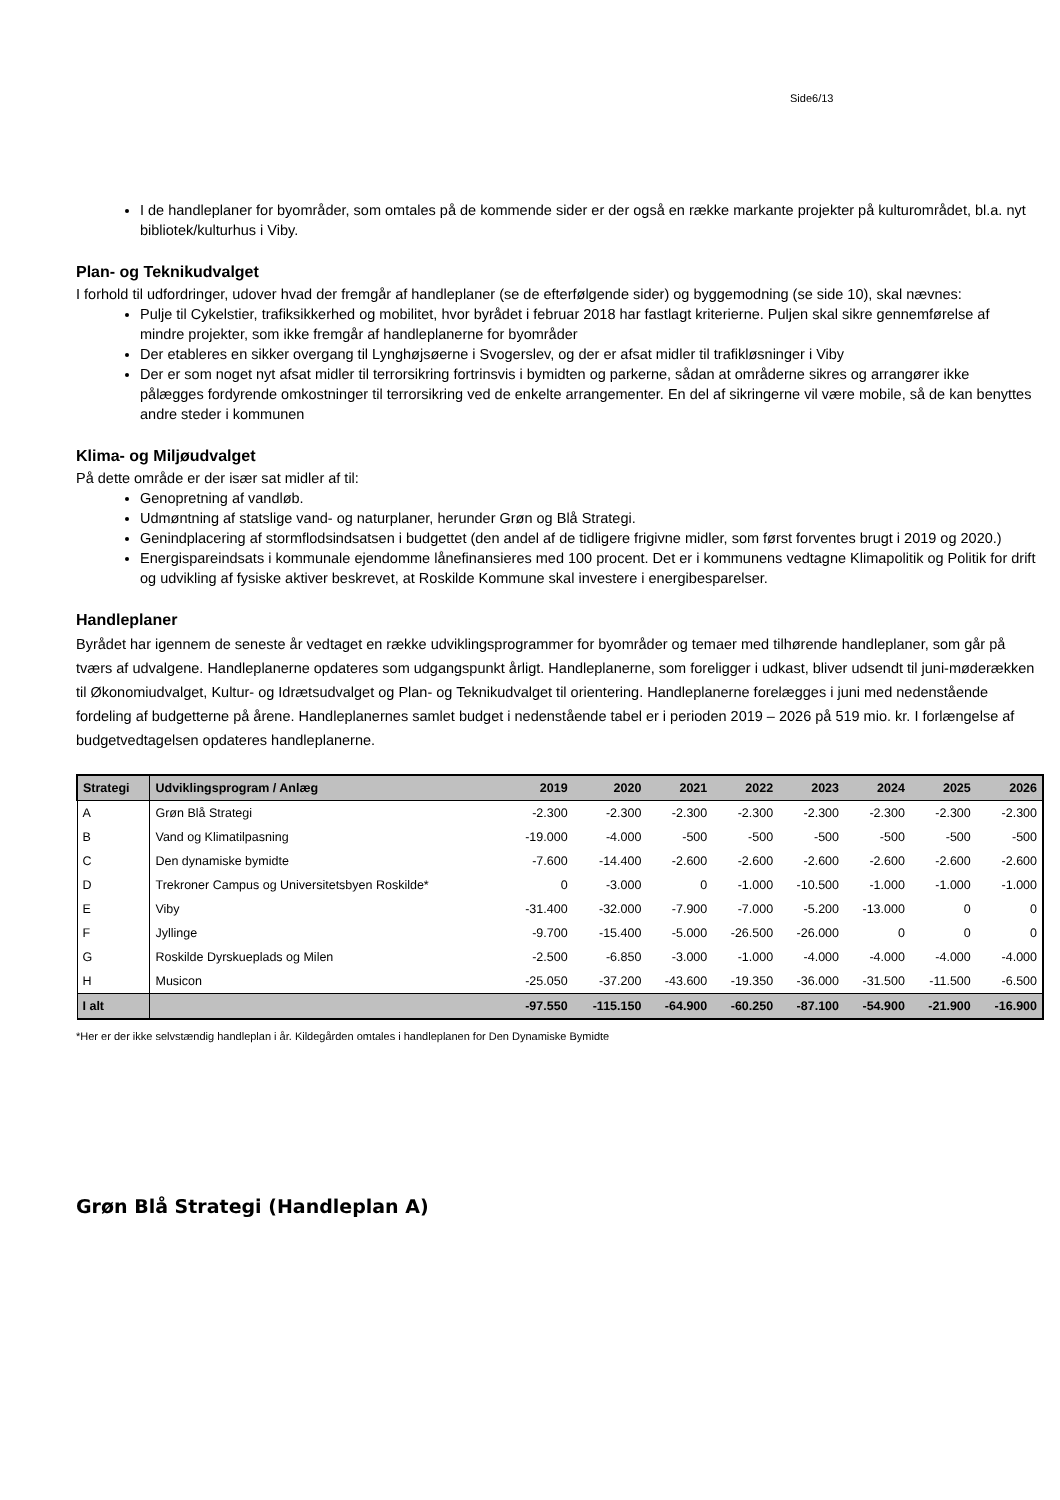Side6/13
I de handleplaner for byområder, som omtales på de kommende sider er der også en række markante projekter på kulturområdet, bl.a. nyt bibliotek/kulturhus i Viby.
Plan- og Teknikudvalget
I forhold til udfordringer, udover hvad der fremgår af handleplaner (se de efterfølgende sider) og byggemodning (se side 10), skal nævnes:
Pulje til Cykelstier, trafiksikkerhed og mobilitet, hvor byrådet i februar 2018 har fastlagt kriterierne. Puljen skal sikre gennemførelse af mindre projekter, som ikke fremgår af handleplanerne for byområder
Der etableres en sikker overgang til Lynghøjsøerne i Svogerslev, og der er afsat midler til trafikløsninger i Viby
Der er som noget nyt afsat midler til terrorsikring fortrinsvis i bymidten og parkerne, sådan at områderne sikres og arrangører ikke pålægges fordyrende omkostninger til terrorsikring ved de enkelte arrangementer. En del af sikringerne vil være mobile, så de kan benyttes andre steder i kommunen
Klima- og Miljøudvalget
På dette område er der især sat midler af til:
Genopretning af vandløb.
Udmøntning af statslige vand- og naturplaner, herunder Grøn og Blå Strategi.
Genindplacering af stormflodsindsatsen i budgettet (den andel af de tidligere frigivne midler, som først forventes brugt i 2019 og 2020.)
Energispareindsats i kommunale ejendomme lånefinansieres med 100 procent. Det er i kommunens vedtagne Klimapolitik og Politik for drift og udvikling af fysiske aktiver beskrevet, at Roskilde Kommune skal investere i energibesparelser.
Handleplaner
Byrådet har igennem de seneste år vedtaget en række udviklingsprogrammer for byområder og temaer med tilhørende handleplaner, som går på tværs af udvalgene. Handleplanerne opdateres som udgangspunkt årligt. Handleplanerne, som foreligger i udkast, bliver udsendt til juni-møderækken til Økonomiudvalget, Kultur- og Idrætsudvalget og Plan- og Teknikudvalget til orientering. Handleplanerne forelægges i juni med nedenstående fordeling af budgetterne på årene. Handleplanernes samlet budget i nedenstående tabel er i perioden 2019 – 2026 på 519 mio. kr. I forlængelse af budgetvedtagelsen opdateres handleplanerne.
| Strategi | Udviklingsprogram / Anlæg | 2019 | 2020 | 2021 | 2022 | 2023 | 2024 | 2025 | 2026 |
| --- | --- | --- | --- | --- | --- | --- | --- | --- | --- |
| A | Grøn Blå Strategi | -2.300 | -2.300 | -2.300 | -2.300 | -2.300 | -2.300 | -2.300 | -2.300 |
| B | Vand og Klimatilpasning | -19.000 | -4.000 | -500 | -500 | -500 | -500 | -500 | -500 |
| C | Den dynamiske bymidte | -7.600 | -14.400 | -2.600 | -2.600 | -2.600 | -2.600 | -2.600 | -2.600 |
| D | Trekroner Campus og Universitetsbyen Roskilde* | 0 | -3.000 | 0 | -1.000 | -10.500 | -1.000 | -1.000 | -1.000 |
| E | Viby | -31.400 | -32.000 | -7.900 | -7.000 | -5.200 | -13.000 | 0 | 0 |
| F | Jyllinge | -9.700 | -15.400 | -5.000 | -26.500 | -26.000 | 0 | 0 | 0 |
| G | Roskilde Dyrskueplads og Milen | -2.500 | -6.850 | -3.000 | -1.000 | -4.000 | -4.000 | -4.000 | -4.000 |
| H | Musicon | -25.050 | -37.200 | -43.600 | -19.350 | -36.000 | -31.500 | -11.500 | -6.500 |
| I alt | | -97.550 | -115.150 | -64.900 | -60.250 | -87.100 | -54.900 | -21.900 | -16.900 |
*Her er der ikke selvstændig handleplan i år. Kildegården omtales i handleplanen for Den Dynamiske Bymidte
Grøn Blå Strategi (Handleplan A)